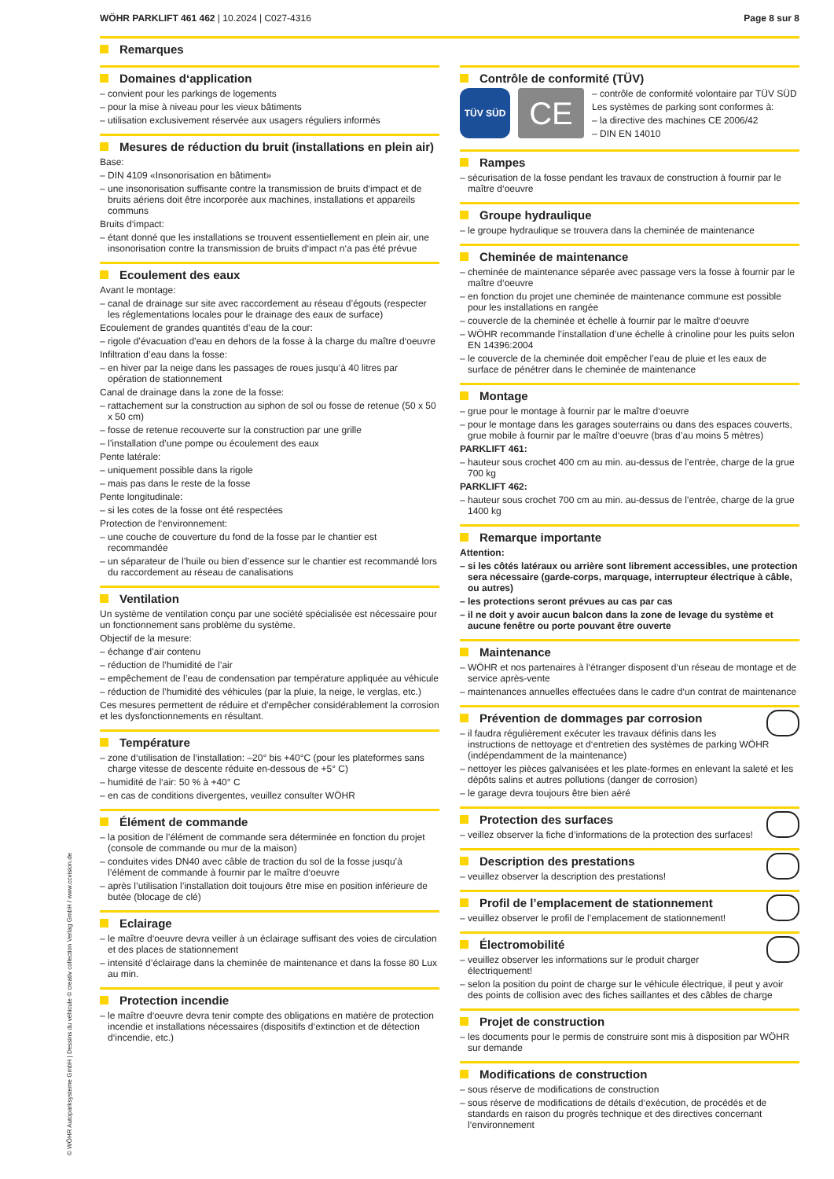WÖHR PARKLIFT 461 462 | 10.2024 | C027-4316 Page 8 sur 8
Remarques
Domaines d‘application
– convient pour les parkings de logements
– pour la mise à niveau pour les vieux bâtiments
– utilisation exclusivement réservée aux usagers réguliers informés
Mesures de réduction du bruit (installations en plein air)
Base:
– DIN 4109 «Insonorisation en bâtiment»
– une insonorisation suffisante contre la transmission de bruits d‘impact et de bruits aériens doit être incorporée aux machines, installations et appareils communs
Bruits d‘impact:
– étant donné que les installations se trouvent essentiellement en plein air, une insonorisation contre la transmission de bruits d‘impact n‘a pas été prévue
Ecoulement des eaux
Avant le montage:
– canal de drainage sur site avec raccordement au réseau d’égouts (respecter les réglementations locales pour le drainage des eaux de surface)
Ecoulement de grandes quantités d’eau de la cour:
– rigole d’évacuation d’eau en dehors de la fosse à la charge du maître d‘oeuvre
Infiltration d’eau dans la fosse:
– en hiver par la neige dans les passages de roues jusqu’à 40 litres par opération de stationnement
Canal de drainage dans la zone de la fosse:
– rattachement sur la construction au siphon de sol ou fosse de retenue (50 x 50 x 50 cm)
– fosse de retenue recouverte sur la construction par une grille
– l’installation d’une pompe ou écoulement des eaux
Pente latérale:
– uniquement possible dans la rigole
– mais pas dans le reste de la fosse
Pente longitudinale:
– si les cotes de la fosse ont été respectées
Protection de l‘environnement:
– une couche de couverture du fond de la fosse par le chantier est recommandée
– un séparateur de l’huile ou bien d’essence sur le chantier est recommandé lors du raccordement au réseau de canalisations
Ventilation
Un système de ventilation conçu par une société spécialisée est nécessaire pour un fonctionnement sans problème du système.
Objectif de la mesure:
– échange d’air contenu
– réduction de l’humidité de l’air
– empêchement de l’eau de condensation par température appliquée au véhicule
– réduction de l’humidité des véhicules (par la pluie, la neige, le verglas, etc.)
Ces mesures permettent de réduire et d’empêcher considérablement la corrosion et les dysfonctionnements en résultant.
Température
– zone d‘utilisation de l‘installation: –20° bis +40°C (pour les plateformes sans charge vitesse de descente réduite en-dessous de +5° C)
– humidité de l‘air: 50 % à +40° C
– en cas de conditions divergentes, veuillez consulter WÖHR
Élément de commande
– la position de l’élément de commande sera déterminée en fonction du projet (console de commande ou mur de la maison)
– conduites vides DN40 avec câble de traction du sol de la fosse jusqu’à l’élément de commande à fournir par le maître d‘oeuvre
– après l’utilisation l’installation doit toujours être mise en position inférieure de butée (blocage de clé)
Eclairage
– le maître d‘oeuvre devra veiller à un éclairage suffisant des voies de circulation et des places de stationnement
– intensité d’éclairage dans la cheminée de maintenance et dans la fosse 80 Lux au min.
Protection incendie
– le maître d‘oeuvre devra tenir compte des obligations en matière de protection incendie et installations nécessaires (dispositifs d‘extinction et de détection d‘incendie, etc.)
Contrôle de conformité (TÜV)
TÜV SÜD
CE
– contrôle de conformité volontaire par TÜV SÜD
Les systèmes de parking sont conformes à:
– la directive des machines CE 2006/42
– DIN EN 14010
Rampes
– sécurisation de la fosse pendant les travaux de construction à fournir par le maître d‘oeuvre
Groupe hydraulique
– le groupe hydraulique se trouvera dans la cheminée de maintenance
Cheminée de maintenance
– cheminée de maintenance séparée avec passage vers la fosse à fournir par le maître d‘oeuvre
– en fonction du projet une cheminée de maintenance commune est possible pour les installations en rangée
– couvercle de la cheminée et échelle à fournir par le maître d‘oeuvre
– WÖHR recommande l’installation d’une échelle à crinoline pour les puits selon EN 14396:2004
– le couvercle de la cheminée doit empêcher l’eau de pluie et les eaux de surface de pénétrer dans le cheminée de maintenance
Montage
– grue pour le montage à fournir par le maître d‘oeuvre
– pour le montage dans les garages souterrains ou dans des espaces couverts, grue mobile à fournir par le maître d‘oeuvre (bras d’au moins 5 mètres)
PARKLIFT 461:
– hauteur sous crochet 400 cm au min. au-dessus de l’entrée, charge de la grue 700 kg
PARKLIFT 462:
– hauteur sous crochet 700 cm au min. au-dessus de l’entrée, charge de la grue 1400 kg
Remarque importante
Attention:
– si les côtés latéraux ou arrière sont librement accessibles, une protection sera nécessaire (garde-corps, marquage, interrupteur électrique à câble, ou autres)
– les protections seront prévues au cas par cas
– il ne doit y avoir aucun balcon dans la zone de levage du système et aucune fenêtre ou porte pouvant être ouverte
Maintenance
– WÖHR et nos partenaires à l‘étranger disposent d‘un réseau de montage et de service après-vente
– maintenances annuelles effectuées dans le cadre d‘un contrat de maintenance
Prévention de dommages par corrosion
– il faudra régulièrement exécuter les travaux définis dans les instructions de nettoyage et d‘entretien des systèmes de parking WÖHR (indépendamment de la maintenance)
– nettoyer les pièces galvanisées et les plate-formes en enlevant la saleté et les dépôts salins et autres pollutions (danger de corrosion)
– le garage devra toujours être bien aéré
Protection des surfaces
– veillez observer la fiche d’informations de la protection des surfaces!
Description des prestations
– veuillez observer la description des prestations!
Profil de l’emplacement de stationnement
– veuillez observer le profil de l’emplacement de stationnement!
Électromobilité
– veuillez observer les informations sur le produit charger électriquement!
– selon la position du point de charge sur le véhicule électrique, il peut y avoir des points de collision avec des fiches saillantes et des câbles de charge
Projet de construction
– les documents pour le permis de construire sont mis à disposition par WÖHR sur demande
Modifications de construction
– sous réserve de modifications de construction
– sous réserve de modifications de détails d‘exécution, de procédés et de standards en raison du progrès technique et des directives concernant l‘environnement
© WÖHR Autoparksysteme GmbH | Dessins du véhicule © creativ collection Verlag GmbH / www.ccvision.de